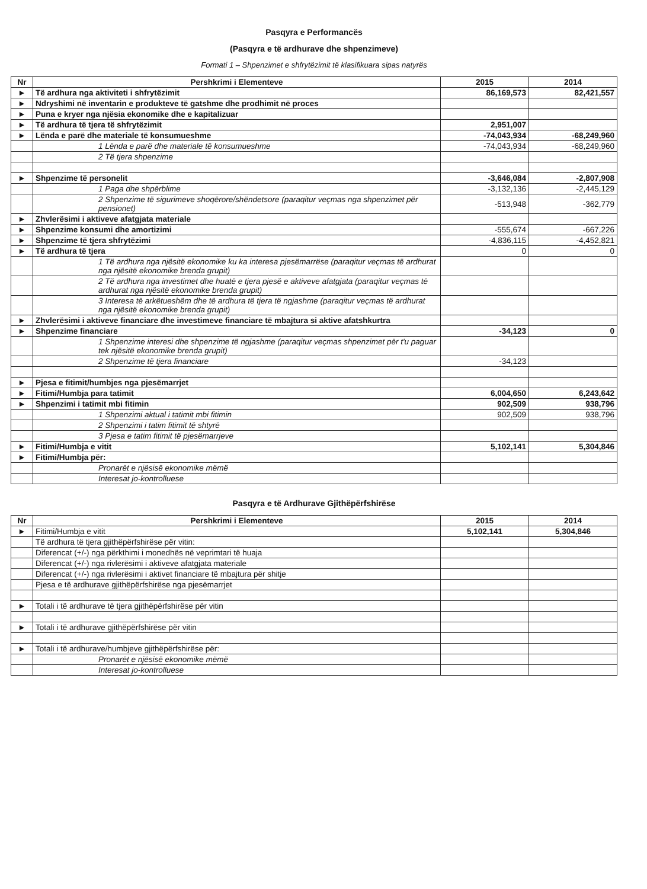Pasqyra e Performancës
(Pasqyra e të ardhurave dhe shpenzimeve)
Formati 1 – Shpenzimet e shfrytëzimit të klasifikuara sipas natyrës
| Nr | Pershkrimi i Elementeve | 2015 | 2014 |
| --- | --- | --- | --- |
| ► | Të ardhura nga aktiviteti i shfrytëzimit | 86,169,573 | 82,421,557 |
| ► | Ndryshimi në inventarin e produkteve të gatshme dhe prodhimit në proces | | |
| ► | Puna e kryer nga njësia ekonomike dhe e kapitalizuar | | |
| ► | Të ardhura të tjera të shfrytëzimit | 2,951,007 | |
| ► | Lënda e parë dhe materiale të konsumueshme | -74,043,934 | -68,249,960 |
| | 1 Lënda e parë dhe materiale të konsumueshme | -74,043,934 | -68,249,960 |
| | 2 Të tjera shpenzime | | |
| ► | Shpenzime të personelit | -3,646,084 | -2,807,908 |
| | 1 Paga dhe shpërblime | -3,132,136 | -2,445,129 |
| | 2 Shpenzime të sigurimeve shoqërore/shëndetsore (paraqitur veçmas nga shpenzimet për pensionet) | -513,948 | -362,779 |
| ► | Zhvlerësimi i aktiveve afatgjata materiale | | |
| ► | Shpenzime konsumi dhe amortizimi | -555,674 | -667,226 |
| ► | Shpenzime të tjera shfrytëzimi | -4,836,115 | -4,452,821 |
| ► | Të ardhura të tjera | 0 | 0 |
| | 1 Të ardhura nga njësitë ekonomike ku ka interesa pjesëmarrëse (paraqitur veçmas të ardhurat nga njësitë ekonomike brenda grupit) | | |
| | 2 Të ardhura nga investimet dhe huatë e tjera pjesë e aktiveve afatgjata (paraqitur veçmas të ardhurat nga njësitë ekonomike brenda grupit) | | |
| | 3 Interesa të arkëtueshëm dhe të ardhura të tjera të ngjashme (paraqitur veçmas të ardhurat nga njësitë ekonomike brenda grupit) | | |
| ► | Zhvlerësimi i aktiveve financiare dhe investimeve financiare të mbajtura si aktive afatshkurtra | | |
| ► | Shpenzime financiare | -34,123 | 0 |
| | 1 Shpenzime interesi dhe shpenzime të ngjashme (paraqitur veçmas shpenzimet për t'u paguar tek njësitë ekonomike brenda grupit) | | |
| | 2 Shpenzime të tjera financiare | -34,123 | |
| ► | Pjesa e fitimit/humbjes nga pjesëmarrjet | | |
| ► | Fitimi/Humbja para tatimit | 6,004,650 | 6,243,642 |
| ► | Shpenzimi i tatimit mbi fitimin | 902,509 | 938,796 |
| | 1 Shpenzimi aktual i tatimit mbi fitimin | 902,509 | 938,796 |
| | 2 Shpenzimi i tatim fitimit të shtyrë | | |
| | 3 Pjesa e tatim fitimit të pjesëmarrjeve | | |
| ► | Fitimi/Humbja e vitit | 5,102,141 | 5,304,846 |
| ► | Fitimi/Humbja për: | | |
| | Pronarët e njësisë ekonomike mëmë | | |
| | Interesat jo-kontrolluese | | |
Pasqyra e të Ardhurave Gjithëpërfshirëse
| Nr | Pershkrimi i Elementeve | 2015 | 2014 |
| --- | --- | --- | --- |
| ► | Fitimi/Humbja e vitit | 5,102,141 | 5,304,846 |
| | Të ardhura të tjera gjithëpërfshirëse për vitin: | | |
| | Diferencat (+/-) nga përkthimi i monedhës në veprimtari të huaja | | |
| | Diferencat (+/-) nga rivlerësimi i aktiveve afatgjata materiale | | |
| | Diferencat (+/-) nga rivlerësimi i aktivet financiare të mbajtura për shitje | | |
| | Pjesa e të ardhurave gjithëpërfshirëse nga pjesëmarrjet | | |
| ► | Totali i të ardhurave të tjera gjithëpërfshirëse për vitin | | |
| ► | Totali i të ardhurave gjithëpërfshirëse për vitin | | |
| ► | Totali i të ardhurave/humbjeve gjithëpërfshirëse për: | | |
| | Pronarët e njësisë ekonomike mëmë | | |
| | Interesat jo-kontrolluese | | |